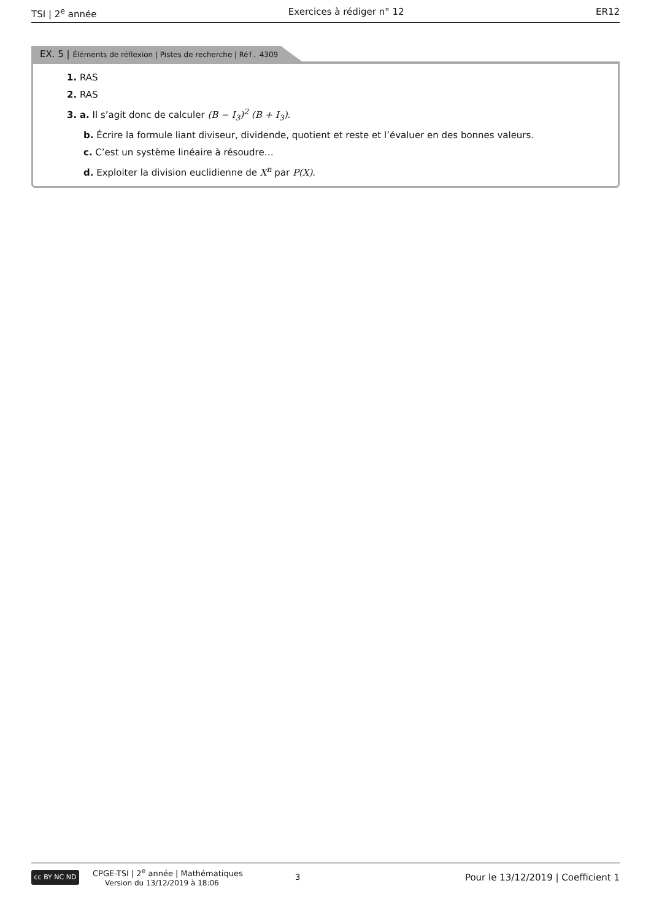TSI | 2<sup>e</sup> année Exercices à rédiger n° 12 ER12
EX. 5 | Éléments de réflexion | Pistes de recherche | Réf. 4309
1. RAS
2. RAS
3. a. Il s’agit donc de calculer (B − I<sub>3</sub>)<sup>2</sup> (B + I<sub>3</sub>).
b. Écrire la formule liant diviseur, dividende, quotient et reste et l’évaluer en des bonnes valeurs.
c. C’est un système linéaire à résoudre…
d. Exploiter la division euclidienne de X<sup>n</sup> par P(X).
cc BY NC ND
CPGE-TSI | 2<sup>e</sup> année | Mathématiques
Version du 13/12/2019 à 18:06
3
Pour le 13/12/2019 | Coefficient 1